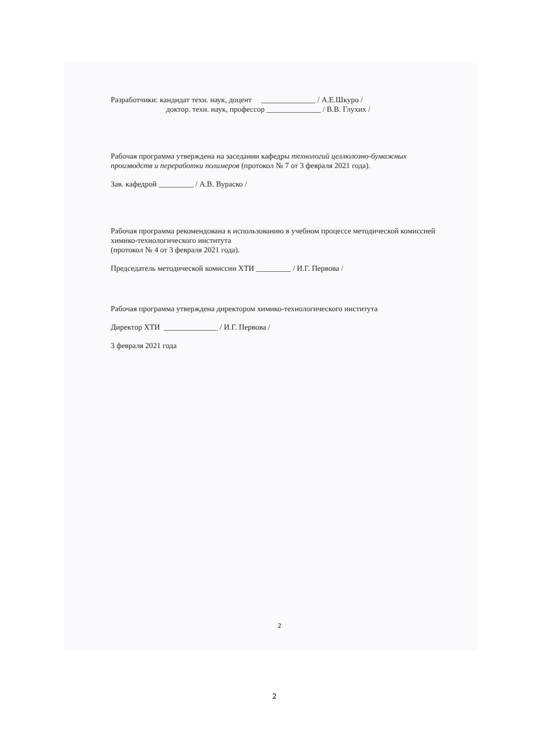Разработчики: кандидат техн. наук, доцент ______________ / А.Е.Шкуро /
доктор. техн. наук, профессор ______________ / В.В. Глухих /
Рабочая программа утверждена на заседании кафедры технологий целлюлозно-бумажных производств и переработки полимеров (протокол № 7 от 3 февраля 2021 года).
Зав. кафедрой _________ / А.В. Вураско /
Рабочая программа рекомендована к использованию в учебном процессе методической комиссией химико-технологического института
(протокол № 4 от 3 февраля 2021 года).
Председатель методической комиссии ХТИ _________ / И.Г. Первова /
Рабочая программа утверждена директором химико-технологического института
Директор ХТИ ______________ / И.Г. Первова /
3 февраля 2021 года
2
2